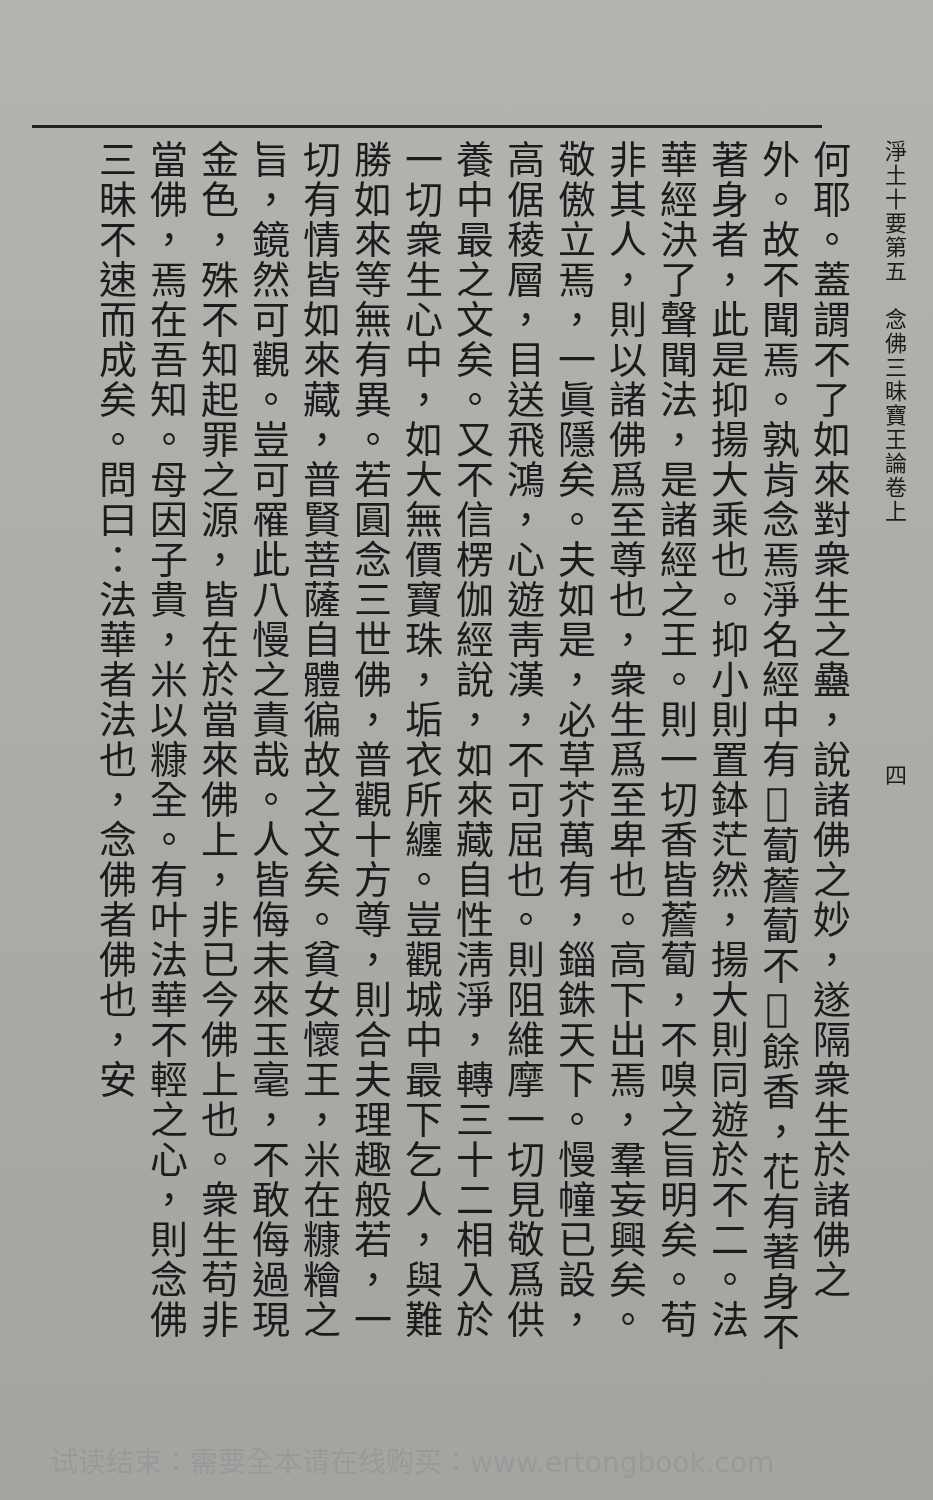淨土十要第五　念佛三昧寶王論卷上　　　　　　　　　　四
何耶。蓋謂不了如來對衆生之蠱，說諸佛之妙，遂隔衆生於諸佛之外。故不聞焉。孰肯念焉淨名經中有𩵖蔔薝蔔不𩵖餘香，花有著身不著身者，此是抑揚大乘也。抑小則置鉢茫然，揚大則同遊於不二。法華經決了聲聞法，是諸經之王。則一切香皆薝蔔，不嗅之旨明矣。苟非其人，則以諸佛爲至尊也，衆生爲至卑也。高下出焉，羣妄興矣。敬傲立焉，一眞隱矣。夫如是，必草芥萬有，錙銖天下。慢幢已設，高倨稜層，目送飛鴻，心遊靑漢，不可屈也。則阻維摩一切見敬爲供養中最之文矣。又不信楞伽經說，如來藏自性淸淨，轉三十二相入於一切衆生心中，如大無價寶珠，垢衣所纏。豈觀城中最下乞人，與難勝如來等無有異。若圓念三世佛，普觀十方尊，則合夫理趣般若，一切有情皆如來藏，普賢菩薩自體徧故之文矣。貧女懷王，米在糠糩之旨，鏡然可觀。豈可罹此八慢之責哉。人皆侮未來玉毫，不敢侮過現金色，殊不知起罪之源，皆在於當來佛上，非已今佛上也。衆生苟非當佛，焉在吾知。母因子貴，米以糠全。有叶法華不輕之心，則念佛三昧不速而成矣。問曰：法華者法也，念佛者佛也，安
试读结束：需要全本请在线购买：www.ertongbook.com